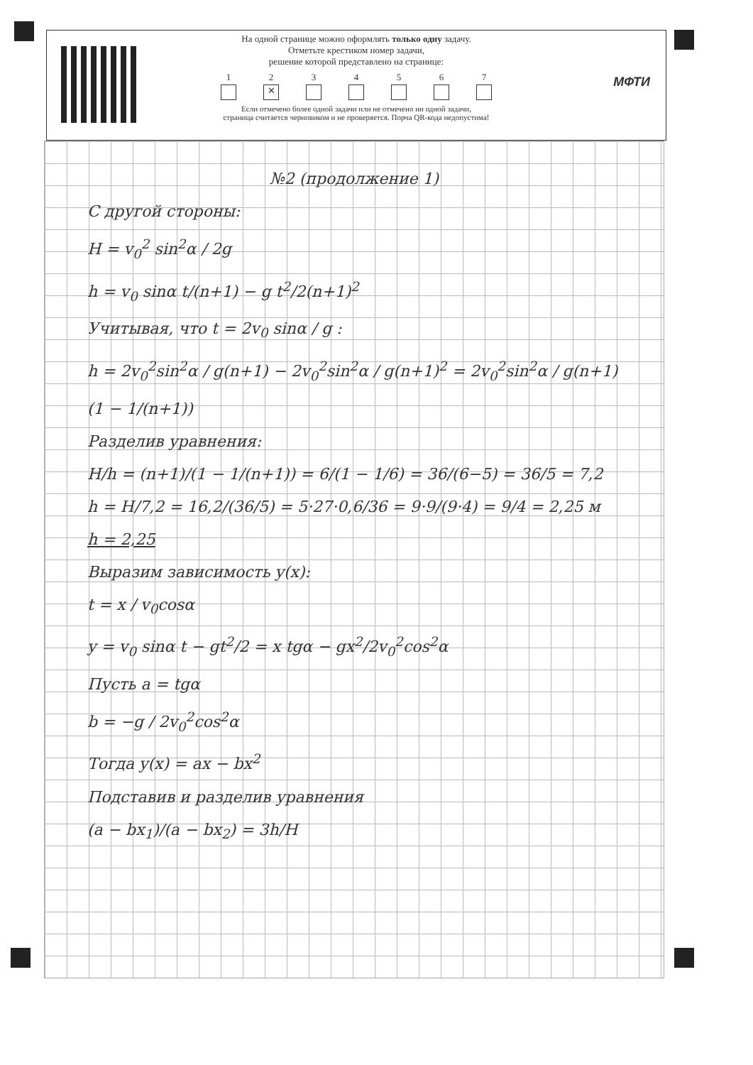На одной странице можно оформлять только одну задачу.
Отметьте крестиком номер задачи,
решение которой представлено на странице:
1 2
✕
3 4 5 6 7
Если отмечено более одной задачи или не отмечено ни одной задачи,
страница считается черновиком и не проверяется. Порча QR-кода недопустима!
МФТИ
№2 (продолжение 1)
С другой стороны:
H = v<sub>0</sub><sup>2</sup> sin<sup>2</sup>α / 2g
h = v<sub>0</sub> sinα t/(n+1) − g t<sup>2</sup>/2(n+1)<sup>2</sup>
Учитывая, что t = 2v<sub>0</sub> sinα / g :
h = 2v<sub>0</sub><sup>2</sup>sin<sup>2</sup>α / g(n+1) − 2v<sub>0</sub><sup>2</sup>sin<sup>2</sup>α / g(n+1)<sup>2</sup> = 2v<sub>0</sub><sup>2</sup>sin<sup>2</sup>α / g(n+1) (1 − 1/(n+1))
Разделив уравнения:
H/h = (n+1)/(1 − 1/(n+1)) = 6/(1 − 1/6) = 36/(6−5) = 36/5 = 7,2
h = H/7,2 = 16,2/(36/5) = 5·27·0,6/36 = 9·9/(9·4) = 9/4 = 2,25 м
h = 2,25
Выразим зависимость y(x):
t = x / v<sub>0</sub>cosα
y = v<sub>0</sub> sinα t − gt<sup>2</sup>/2 = x tgα − gx<sup>2</sup>/2v<sub>0</sub><sup>2</sup>cos<sup>2</sup>α
Пусть a = tgα
b = −g / 2v<sub>0</sub><sup>2</sup>cos<sup>2</sup>α
Тогда y(x) = ax − bx<sup>2</sup>
Подставив и разделив уравнения
(a − bx<sub>1</sub>)/(a − bx<sub>2</sub>) = 3h/H